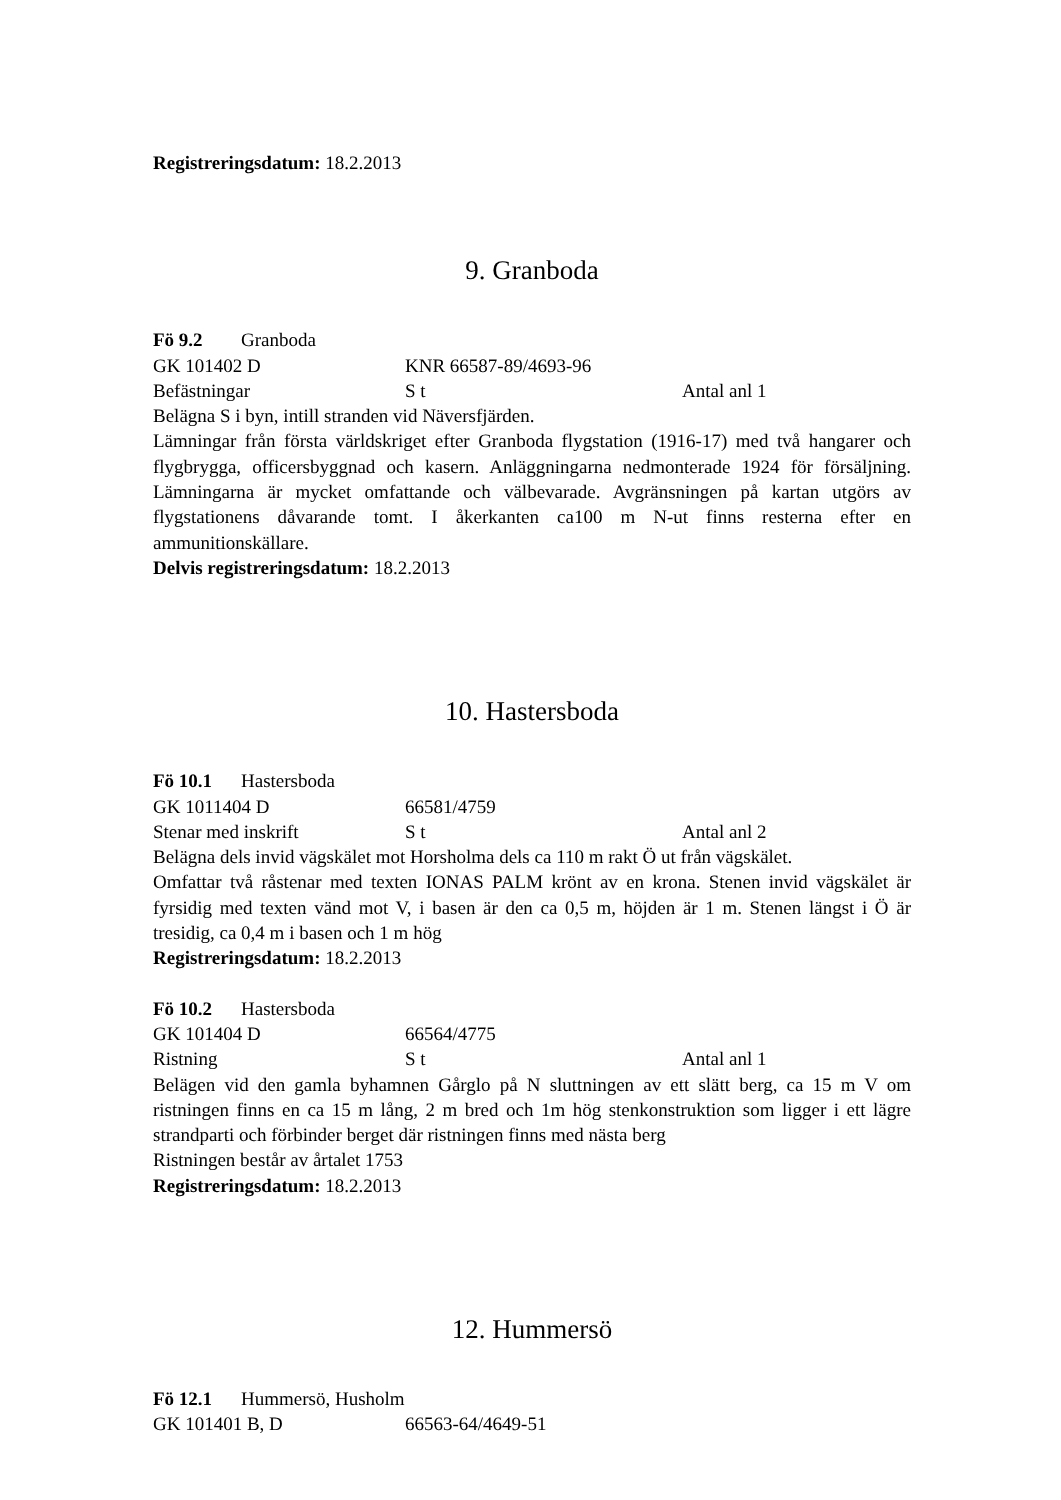Registreringsdatum: 18.2.2013
9. Granboda
Fö 9.2 Granboda
GK 101402 D KNR 66587-89/4693-96
Befästningar S t Antal anl 1
Belägna S i byn, intill stranden vid Näversfjärden.
Lämningar från första världskriget efter Granboda flygstation (1916-17) med två hangarer och flygbrygga, officersbyggnad och kasern. Anläggningarna nedmonterade 1924 för försäljning. Lämningarna är mycket omfattande och välbevarade. Avgränsningen på kartan utgörs av flygstationens dåvarande tomt. I åkerkanten ca100 m N-ut finns resterna efter en ammunitionskällare.
Delvis registreringsdatum: 18.2.2013
10. Hastersboda
Fö 10.1 Hastersboda
GK 1011404 D 66581/4759
Stenar med inskrift S t Antal anl 2
Belägna dels invid vägskälet mot Horsholma dels ca 110 m rakt Ö ut från vägskälet.
Omfattar två råstenar med texten IONAS PALM krönt av en krona. Stenen invid vägskälet är fyrsidig med texten vänd mot V, i basen är den ca 0,5 m, höjden är 1 m. Stenen längst i Ö är tresidig, ca 0,4 m i basen och 1 m hög
Registreringsdatum: 18.2.2013
Fö 10.2 Hastersboda
GK 101404 D 66564/4775
Ristning S t Antal anl 1
Belägen vid den gamla byhamnen Gårglo på N sluttningen av ett slätt berg, ca 15 m V om ristningen finns en ca 15 m lång, 2 m bred och 1m hög stenkonstruktion som ligger i ett lägre strandparti och förbinder berget där ristningen finns med nästa berg
Ristningen består av årtalet 1753
Registreringsdatum: 18.2.2013
12. Hummersö
Fö 12.1 Hummersö, Husholm
GK 101401 B, D 66563-64/4649-51